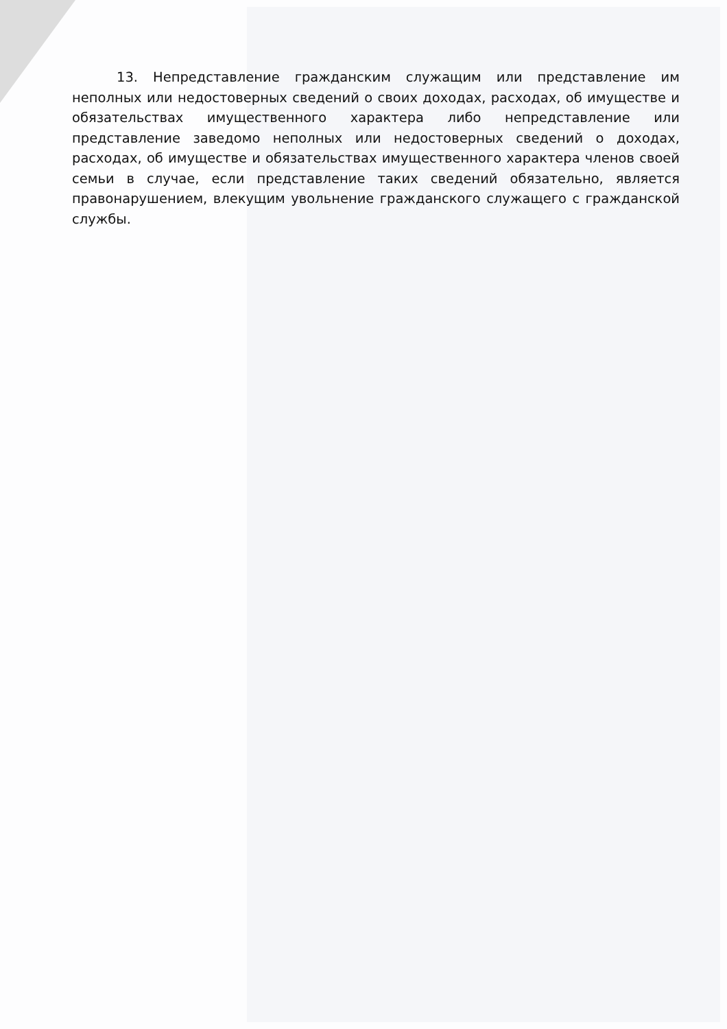13. Непредставление гражданским служащим или представление им неполных или недостоверных сведений о своих доходах, расходах, об имуществе и обязательствах имущественного характера либо непредставление или представление заведомо неполных или недостоверных сведений о доходах, расходах, об имуществе и обязательствах имущественного характера членов своей семьи в случае, если представление таких сведений обязательно, является правонарушением, влекущим увольнение гражданского служащего с гражданской службы.